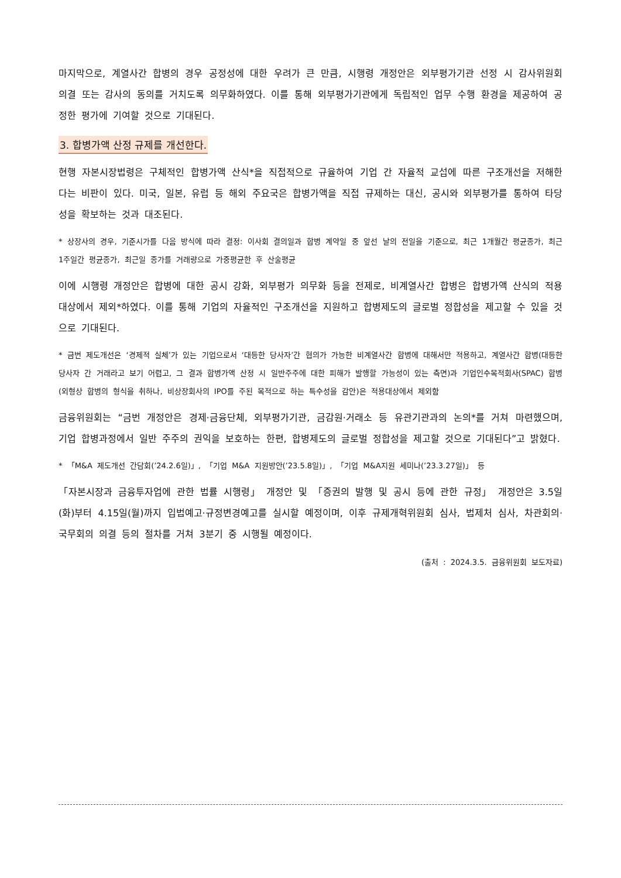마지막으로, 계열사간 합병의 경우 공정성에 대한 우려가 큰 만큼, 시행령 개정안은 외부평가기관 선정 시 감사위원회 의결 또는 감사의 동의를 거치도록 의무화하였다. 이를 통해 외부평가기관에게 독립적인 업무 수행 환경을 제공하여 공정한 평가에 기여할 것으로 기대된다.
3. 합병가액 산정 규제를 개선한다.
현행 자본시장법령은 구체적인 합병가액 산식*을 직접적으로 규율하여 기업 간 자율적 교섭에 따른 구조개선을 저해한다는 비판이 있다. 미국, 일본, 유럽 등 해외 주요국은 합병가액을 직접 규제하는 대신, 공시와 외부평가를 통하여 타당성을 확보하는 것과 대조된다.
* 상장사의 경우, 기준시가를 다음 방식에 따라 결정: 이사회 결의일과 합병 계약일 중 앞선 날의 전일을 기준으로, 최근 1개월간 평균종가, 최근 1주일간 평균종가, 최근일 종가를 거래량으로 가중평균한 후 산술평균
이에 시행령 개정안은 합병에 대한 공시 강화, 외부평가 의무화 등을 전제로, 비계열사간 합병은 합병가액 산식의 적용대상에서 제외*하였다. 이를 통해 기업의 자율적인 구조개선을 지원하고 합병제도의 글로벌 정합성을 제고할 수 있을 것으로 기대된다.
* 금번 제도개선은 ‘경제적 실체’가 있는 기업으로서 ‘대등한 당사자’간 협의가 가능한 비계열사간 합병에 대해서만 적용하고, 계열사간 합병(대등한 당사자 간 거래라고 보기 어렵고, 그 결과 합병가액 산정 시 일반주주에 대한 피해가 발행할 가능성이 있는 측면)과 기업인수목적회사(SPAC) 합병(외형상 합병의 형식을 취하나, 비상장회사의 IPO를 주된 목적으로 하는 특수성을 감안)은 적용대상에서 제외함
금융위원회는 “금번 개정안은 경제·금융단체, 외부평가기관, 금감원·거래소 등 유관기관과의 논의*를 거쳐 마련했으며, 기업 합병과정에서 일반 주주의 권익을 보호하는 한편, 합병제도의 글로벌 정합성을 제고할 것으로 기대된다”고 밝혔다.
* 「M&A 제도개선 간담회(’24.2.6일)」, 「기업 M&A 지원방안(’23.5.8일)」, 「기업 M&A지원 세미나(’23.3.27일)」 등
「자본시장과 금융투자업에 관한 법률 시행령」 개정안 및 「증권의 발행 및 공시 등에 관한 규정」 개정안은 3.5일(화)부터 4.15일(월)까지 입법예고·규정변경예고를 실시할 예정이며, 이후 규제개혁위원회 심사, 법제처 심사, 차관회의·국무회의 의결 등의 절차를 거쳐 3분기 중 시행될 예정이다.
(출처 : 2024.3.5. 금융위원회 보도자료)